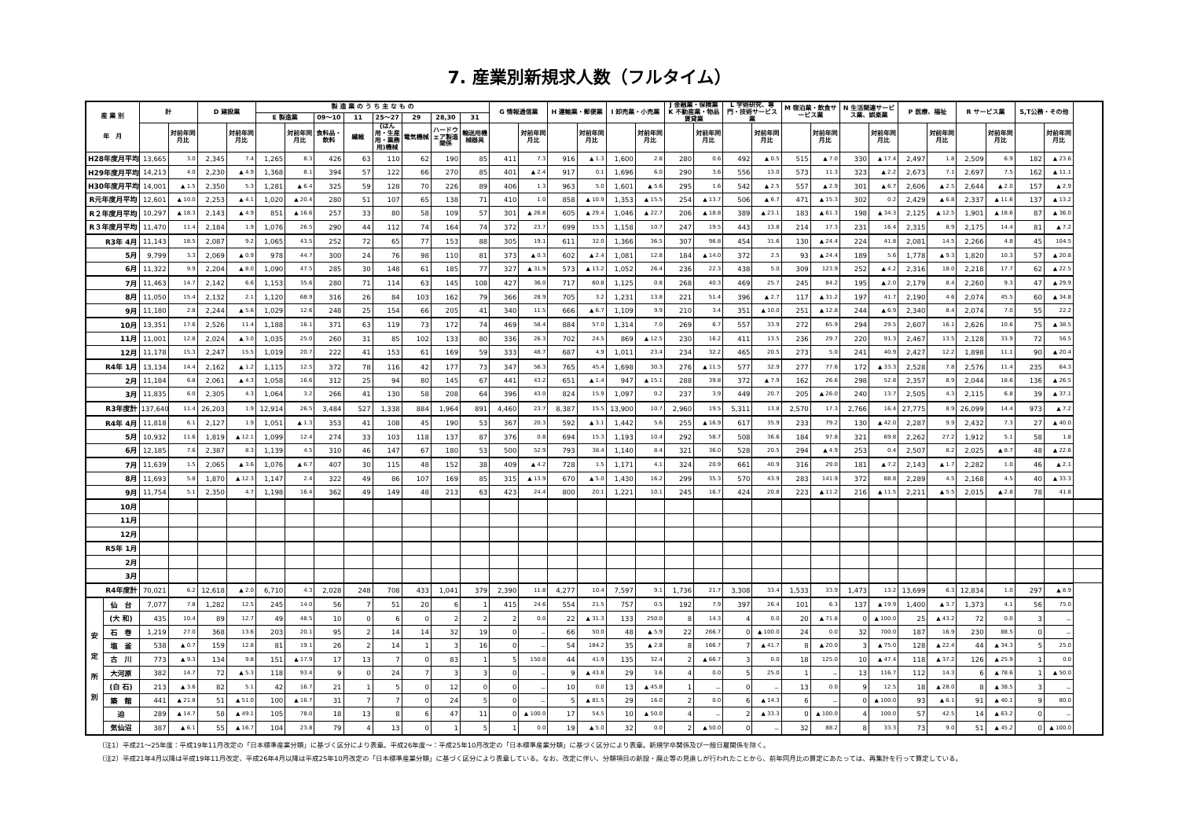7. 産業別新規求人数（フルタイム）
| 産 業 別 年 月 | | 計 | | D 建設業 | | 製 造 業 の う ち 主 な も の | | | | | | | | G 情報通信業 | | H 運輸業・郵便業 | | I 卸売業・小売業 | | J 金融業・保険業 K 不動産業・物品賃貸業 | | L 学術研究、専門・技術サービス業 | | M 宿泊業・飲食サービス業 | | N 生活関連サービス業、娯楽業 | | P 医療、福祉 | | R サービス業 | | S,T公務・その他 | | |
| --- | --- | --- | --- | --- | --- | --- | --- | --- | --- | --- | --- | --- | --- | --- | --- | --- | --- | --- | --- | --- | --- | --- | --- | --- | --- | --- | --- | --- | --- | --- | --- | --- | --- | --- |
| | | | | | | E 製造業 | | 09～10 | 11 | 25～27 | 29 | 28,30 | 31 | | | | | | | | | | | | | | | | | | | | | |
| | | | 対前年同月比 | | 対前年同月比 | | 対前年同月比 | 食料品・飲料 | 繊維 | (はん用・生産用・業務用)機械 | 電気機械 | ハードウェア製造関係 | 輸送用機械器具 | | 対前年同月比 | | 対前年同月比 | | 対前年同月比 | | 対前年同月比 | | 対前年同月比 | | 対前年同月比 | | 対前年同月比 | | 対前年同月比 | | 対前年同月比 | | 対前年同月比 | |
| H28年度月平均 | | 13,665 | 3.0 | 2,345 | 7.4 | 1,265 | 8.3 | 426 | 63 | 110 | 62 | 190 | 85 | 411 | 7.3 | 916 | ▲ 1.3 | 1,600 | 2.8 | 280 | 0.6 | 492 | ▲ 0.5 | 515 | ▲ 7.0 | 330 | ▲ 17.4 | 2,497 | 1.8 | 2,509 | 6.9 | 182 | ▲ 23.6 | |
| H29年度月平均 | | 14,213 | 4.0 | 2,230 | ▲ 4.9 | 1,368 | 8.1 | 394 | 57 | 122 | 66 | 270 | 85 | 401 | ▲ 2.4 | 917 | 0.1 | 1,696 | 6.0 | 290 | 3.6 | 556 | 13.0 | 573 | 11.3 | 323 | ▲ 2.2 | 2,673 | 7.1 | 2,697 | 7.5 | 162 | ▲ 11.1 | |
| H30年度月平均 | | 14,001 | ▲ 1.5 | 2,350 | 5.3 | 1,281 | ▲ 6.4 | 325 | 59 | 128 | 70 | 226 | 89 | 406 | 1.3 | 963 | 5.0 | 1,601 | ▲ 5.6 | 295 | 1.6 | 542 | ▲ 2.5 | 557 | ▲ 2.9 | 301 | ▲ 6.7 | 2,606 | ▲ 2.5 | 2,644 | ▲ 2.0 | 157 | ▲ 2.9 | |
| R元年度月平均 | | 12,601 | ▲ 10.0 | 2,253 | ▲ 4.1 | 1,020 | ▲ 20.4 | 280 | 51 | 107 | 65 | 138 | 71 | 410 | 1.0 | 858 | ▲ 10.9 | 1,353 | ▲ 15.5 | 254 | ▲ 13.7 | 506 | ▲ 6.7 | 471 | ▲ 15.3 | 302 | 0.2 | 2,429 | ▲ 6.8 | 2,337 | ▲ 11.6 | 137 | ▲ 13.2 | |
| R２年度月平均 | | 10,297 | ▲ 18.3 | 2,143 | ▲ 4.9 | 851 | ▲ 16.6 | 257 | 33 | 80 | 58 | 109 | 57 | 301 | ▲ 26.8 | 605 | ▲ 29.4 | 1,046 | ▲ 22.7 | 206 | ▲ 18.8 | 389 | ▲ 23.1 | 183 | ▲ 61.3 | 198 | ▲ 34.3 | 2,125 | ▲ 12.5 | 1,901 | ▲ 18.6 | 87 | ▲ 36.0 | |
| R３年度月平均 | | 11,470 | 11.4 | 2,184 | 1.9 | 1,076 | 26.5 | 290 | 44 | 112 | 74 | 164 | 74 | 372 | 23.7 | 699 | 15.5 | 1,158 | 10.7 | 247 | 19.5 | 443 | 13.8 | 214 | 17.3 | 231 | 16.4 | 2,315 | 8.9 | 2,175 | 14.4 | 81 | ▲ 7.2 | |
| R3年 4月 | | 11,143 | 18.5 | 2,087 | 9.2 | 1,065 | 43.5 | 252 | 72 | 65 | 77 | 153 | 88 | 305 | 19.1 | 611 | 32.0 | 1,366 | 36.5 | 307 | 96.8 | 454 | 31.6 | 130 | ▲ 24.4 | 224 | 41.8 | 2,081 | 14.5 | 2,266 | 4.8 | 45 | 104.5 | |
| 5月 | | 9,799 | 3.3 | 2,069 | ▲ 0.9 | 978 | 44.7 | 300 | 24 | 76 | 98 | 110 | 81 | 373 | ▲ 0.3 | 602 | ▲ 2.4 | 1,081 | 12.8 | 184 | ▲ 14.0 | 372 | 2.5 | 93 | ▲ 24.4 | 189 | 5.6 | 1,778 | ▲ 9.3 | 1,820 | 10.3 | 57 | ▲ 20.8 | |
| 6月 | | 11,322 | 9.9 | 2,204 | ▲ 8.0 | 1,090 | 47.5 | 285 | 30 | 148 | 61 | 185 | 77 | 327 | ▲ 31.9 | 573 | ▲ 13.2 | 1,052 | 26.4 | 236 | 22.3 | 438 | 5.0 | 309 | 123.9 | 252 | ▲ 4.2 | 2,316 | 18.0 | 2,218 | 17.7 | 62 | ▲ 22.5 | |
| 7月 | | 11,463 | 14.7 | 2,142 | 6.6 | 1,153 | 35.6 | 280 | 71 | 114 | 63 | 145 | 108 | 427 | 36.0 | 717 | 60.8 | 1,125 | 0.8 | 268 | 40.3 | 469 | 25.7 | 245 | 84.2 | 195 | ▲ 2.0 | 2,179 | 8.4 | 2,260 | 9.3 | 47 | ▲ 29.9 | |
| 8月 | | 11,050 | 15.4 | 2,132 | 2.1 | 1,120 | 68.9 | 316 | 26 | 84 | 103 | 162 | 79 | 366 | 28.9 | 705 | 3.2 | 1,231 | 13.8 | 221 | 51.4 | 396 | ▲ 2.7 | 117 | ▲ 31.2 | 197 | 41.7 | 2,190 | 4.6 | 2,074 | 45.5 | 60 | ▲ 34.8 | |
| 9月 | | 11,180 | 2.8 | 2,244 | ▲ 5.6 | 1,029 | 12.6 | 248 | 25 | 154 | 66 | 205 | 41 | 340 | 11.5 | 666 | ▲ 6.7 | 1,109 | 9.9 | 210 | 3.4 | 351 | ▲ 10.0 | 251 | ▲ 12.8 | 244 | ▲ 6.9 | 2,340 | 8.4 | 2,074 | 7.0 | 55 | 22.2 | |
| 10月 | | 13,351 | 17.6 | 2,526 | 11.4 | 1,188 | 16.1 | 371 | 63 | 119 | 73 | 172 | 74 | 469 | 58.4 | 884 | 57.0 | 1,314 | 7.0 | 269 | 6.7 | 557 | 33.9 | 272 | 65.9 | 294 | 29.5 | 2,607 | 16.1 | 2,626 | 10.6 | 75 | ▲ 38.5 | |
| 11月 | | 11,001 | 12.8 | 2,024 | ▲ 3.0 | 1,035 | 25.0 | 260 | 31 | 85 | 102 | 133 | 80 | 336 | 26.3 | 702 | 24.5 | 869 | ▲ 12.5 | 230 | 16.2 | 411 | 13.5 | 236 | 29.7 | 220 | 91.3 | 2,467 | 13.5 | 2,128 | 33.9 | 72 | 56.5 | |
| 12月 | | 11,178 | 15.3 | 2,247 | 15.5 | 1,019 | 20.7 | 222 | 41 | 153 | 61 | 169 | 59 | 333 | 48.7 | 687 | 4.9 | 1,011 | 23.4 | 234 | 32.2 | 465 | 20.5 | 273 | 5.0 | 241 | 40.9 | 2,427 | 12.2 | 1,898 | 11.1 | 90 | ▲ 20.4 | |
| R4年 1月 | | 13,134 | 14.4 | 2,162 | ▲ 1.2 | 1,115 | 12.5 | 372 | 78 | 116 | 42 | 177 | 73 | 347 | 56.3 | 765 | 45.4 | 1,698 | 30.3 | 276 | ▲ 11.5 | 577 | 32.9 | 277 | 77.6 | 172 | ▲ 33.3 | 2,528 | 7.8 | 2,576 | 11.4 | 235 | 64.3 | |
| 2月 | | 11,184 | 6.8 | 2,061 | ▲ 4.3 | 1,058 | 16.6 | 312 | 25 | 94 | 80 | 145 | 67 | 441 | 43.2 | 651 | ▲ 1.4 | 947 | ▲ 15.1 | 288 | 39.8 | 372 | ▲ 7.9 | 162 | 26.6 | 298 | 52.8 | 2,357 | 8.9 | 2,044 | 18.6 | 136 | ▲ 26.5 | |
| 3月 | | 11,835 | 6.0 | 2,305 | 4.3 | 1,064 | 3.2 | 266 | 41 | 130 | 58 | 208 | 64 | 396 | 43.0 | 824 | 15.9 | 1,097 | 0.2 | 237 | 3.9 | 449 | 20.7 | 205 | ▲ 26.0 | 240 | 13.7 | 2,505 | 4.3 | 2,115 | 6.8 | 39 | ▲ 37.1 | |
| R3年度計 | | 137,640 | 11.4 | 26,203 | 1.9 | 12,914 | 26.5 | 3,484 | 527 | 1,338 | 884 | 1,964 | 891 | 4,460 | 23.7 | 8,387 | 15.5 | 13,900 | 10.7 | 2,960 | 19.5 | 5,311 | 13.8 | 2,570 | 17.3 | 2,766 | 16.4 | 27,775 | 8.9 | 26,099 | 14.4 | 973 | ▲ 7.2 | |
| R4年 4月 | | 11,818 | 6.1 | 2,127 | 1.9 | 1,051 | ▲ 1.3 | 353 | 41 | 108 | 45 | 190 | 53 | 367 | 20.3 | 592 | ▲ 3.1 | 1,442 | 5.6 | 255 | ▲ 16.9 | 617 | 35.9 | 233 | 79.2 | 130 | ▲ 42.0 | 2,287 | 9.9 | 2,432 | 7.3 | 27 | ▲ 40.0 | |
| 5月 | | 10,932 | 11.6 | 1,819 | ▲ 12.1 | 1,099 | 12.4 | 274 | 33 | 103 | 118 | 137 | 87 | 376 | 0.8 | 694 | 15.3 | 1,193 | 10.4 | 292 | 58.7 | 508 | 36.6 | 184 | 97.8 | 321 | 69.8 | 2,262 | 27.2 | 1,912 | 5.1 | 58 | 1.8 | |
| 6月 | | 12,185 | 7.6 | 2,387 | 8.3 | 1,139 | 4.5 | 310 | 46 | 147 | 67 | 180 | 53 | 500 | 52.9 | 793 | 38.4 | 1,140 | 8.4 | 321 | 36.0 | 528 | 20.5 | 294 | ▲ 4.9 | 253 | 0.4 | 2,507 | 8.2 | 2,025 | ▲ 8.7 | 48 | ▲ 22.6 | |
| 7月 | | 11,639 | 1.5 | 2,065 | ▲ 3.6 | 1,076 | ▲ 6.7 | 407 | 30 | 115 | 48 | 152 | 38 | 409 | ▲ 4.2 | 728 | 1.5 | 1,171 | 4.1 | 324 | 20.9 | 661 | 40.9 | 316 | 29.0 | 181 | ▲ 7.2 | 2,143 | ▲ 1.7 | 2,282 | 1.0 | 46 | ▲ 2.1 | |
| 8月 | | 11,693 | 5.8 | 1,870 | ▲ 12.3 | 1,147 | 2.4 | 322 | 49 | 86 | 107 | 169 | 85 | 315 | ▲ 13.9 | 670 | ▲ 5.0 | 1,430 | 16.2 | 299 | 35.3 | 570 | 43.9 | 283 | 141.9 | 372 | 88.8 | 2,289 | 4.5 | 2,168 | 4.5 | 40 | ▲ 33.3 | |
| 9月 | | 11,754 | 5.1 | 2,350 | 4.7 | 1,198 | 16.4 | 362 | 49 | 149 | 48 | 213 | 63 | 423 | 24.4 | 800 | 20.1 | 1,221 | 10.1 | 245 | 16.7 | 424 | 20.8 | 223 | ▲ 11.2 | 216 | ▲ 11.5 | 2,211 | ▲ 5.5 | 2,015 | ▲ 2.8 | 78 | 41.8 | |
| 10月 | | | | | | | | | | | | | | | | | | | | | | | | | | | | | | | | | | |
| 11月 | | | | | | | | | | | | | | | | | | | | | | | | | | | | | | | | | | |
| 12月 | | | | | | | | | | | | | | | | | | | | | | | | | | | | | | | | | | |
| R5年 1月 | | | | | | | | | | | | | | | | | | | | | | | | | | | | | | | | | | |
| 2月 | | | | | | | | | | | | | | | | | | | | | | | | | | | | | | | | | | |
| 3月 | | | | | | | | | | | | | | | | | | | | | | | | | | | | | | | | | | |
| R4年度計 | | 70,021 | 6.2 | 12,618 | ▲ 2.0 | 6,710 | 4.3 | 2,028 | 248 | 708 | 433 | 1,041 | 379 | 2,390 | 11.8 | 4,277 | 10.4 | 7,597 | 9.1 | 1,736 | 21.7 | 3,308 | 33.4 | 1,533 | 33.9 | 1,473 | 13.2 | 13,699 | 6.3 | 12,834 | 1.0 | 297 | ▲ 8.9 | |
| 安 定 所 別 | 仙 台 | 7,077 | 7.8 | 1,282 | 12.5 | 245 | 14.0 | 56 | 7 | 51 | 20 | 6 | 1 | 415 | 24.6 | 554 | 21.5 | 757 | 0.5 | 192 | 7.9 | 397 | 26.4 | 101 | 6.3 | 137 | ▲ 19.9 | 1,400 | ▲ 3.7 | 1,373 | 4.1 | 56 | 75.0 | |
| | (大 和) | 435 | 10.4 | 89 | 12.7 | 49 | 48.5 | 10 | 0 | 6 | 0 | 2 | 2 | 2 | 0.0 | 22 | ▲ 31.3 | 133 | 250.0 | 8 | 14.3 | 4 | 0.0 | 20 | ▲ 71.8 | 0 | ▲ 100.0 | 25 | ▲ 43.2 | 72 | 0.0 | 3 | － | |
| | 石 巻 | 1,219 | 27.0 | 368 | 13.6 | 203 | 20.1 | 95 | 2 | 14 | 14 | 32 | 19 | 0 | － | 66 | 50.0 | 48 | ▲ 5.9 | 22 | 266.7 | 0 | ▲ 100.0 | 24 | 0.0 | 32 | 700.0 | 187 | 16.9 | 230 | 88.5 | 0 | － | |
| | 塩 釜 | 538 | ▲ 0.7 | 159 | 12.8 | 81 | 19.1 | 26 | 2 | 14 | 1 | 3 | 16 | 0 | － | 54 | 184.2 | 35 | ▲ 2.8 | 8 | 166.7 | 7 | ▲ 41.7 | 8 | ▲ 20.0 | 3 | ▲ 75.0 | 128 | ▲ 22.4 | 44 | ▲ 34.3 | 5 | 25.0 | |
| | 古 川 | 773 | ▲ 9.3 | 134 | 9.8 | 151 | ▲ 17.9 | 17 | 13 | 7 | 0 | 83 | 1 | 5 | 150.0 | 44 | 41.9 | 135 | 32.4 | 2 | ▲ 66.7 | 3 | 0.0 | 18 | 125.0 | 10 | ▲ 47.4 | 118 | ▲ 37.2 | 126 | ▲ 25.9 | 1 | 0.0 | |
| | 大河原 | 382 | 14.7 | 72 | ▲ 5.3 | 118 | 93.4 | 9 | 0 | 24 | 7 | 3 | 3 | 0 | － | 9 | ▲ 43.8 | 29 | 3.6 | 4 | 0.0 | 5 | 25.0 | 1 | － | 13 | 116.7 | 112 | 14.3 | 6 | ▲ 78.6 | 1 | ▲ 50.0 | |
| | (白 石) | 213 | ▲ 3.6 | 82 | 5.1 | 42 | 16.7 | 21 | 1 | 5 | 0 | 12 | 0 | 0 | － | 10 | 0.0 | 13 | ▲ 45.8 | 1 | － | 0 | － | 13 | 0.0 | 9 | 12.5 | 18 | ▲ 28.0 | 8 | ▲ 38.5 | 3 | － | |
| | 築 館 | 441 | ▲ 21.8 | 51 | ▲ 51.0 | 100 | ▲ 16.7 | 31 | 7 | 7 | 0 | 24 | 5 | 0 | － | 5 | ▲ 81.5 | 29 | 16.0 | 2 | 0.0 | 6 | ▲ 14.3 | 6 | － | 0 | ▲ 100.0 | 93 | ▲ 6.1 | 91 | ▲ 40.1 | 9 | 80.0 | |
| | 迫 | 289 | ▲ 14.7 | 58 | ▲ 49.1 | 105 | 78.0 | 18 | 13 | 8 | 6 | 47 | 11 | 0 | ▲ 100.0 | 17 | 54.5 | 10 | ▲ 50.0 | 4 | － | 2 | ▲ 33.3 | 0 | ▲ 100.0 | 4 | 100.0 | 57 | 42.5 | 14 | ▲ 63.2 | 0 | － | |
| | 気仙沼 | 387 | ▲ 6.1 | 55 | ▲ 16.7 | 104 | 23.8 | 79 | 4 | 13 | 0 | 1 | 5 | 1 | 0.0 | 19 | ▲ 5.0 | 32 | 0.0 | 2 | ▲ 50.0 | 0 | － | 32 | 88.2 | 8 | 33.3 | 73 | 9.0 | 51 | ▲ 45.2 | 0 | ▲ 100.0 | |
（注1）平成21～25年度：平成19年11月改定の「日本標準産業分類」に基づく区分により表章。平成26年度～：平成25年10月改定の「日本標準産業分類」に基づく区分により表章。新規学卒関係及び一般日雇関係を除く。
（注2）平成21年4月以降は平成19年11月改定、平成26年4月以降は平成25年10月改定の「日本標準産業分類」に基づく区分により表章している。なお、改定に伴い、分類項目の新設・廃止等の見直しが行われたことから、前年同月比の算定にあたっては、再集計を行って算定している。